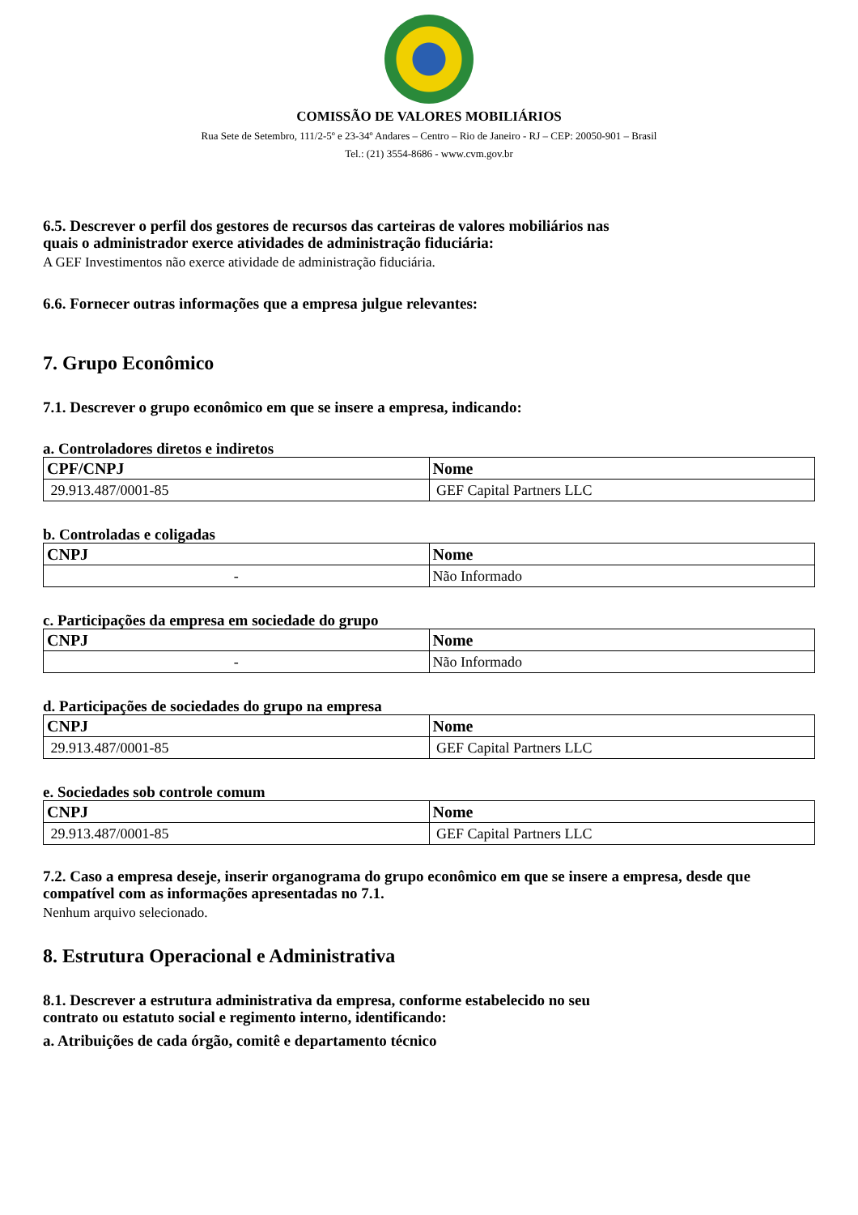COMISSÃO DE VALORES MOBILIÁRIOS
Rua Sete de Setembro, 111/2-5º e 23-34º Andares – Centro – Rio de Janeiro - RJ – CEP: 20050-901 – Brasil
Tel.: (21) 3554-8686 - www.cvm.gov.br
6.5. Descrever o perfil dos gestores de recursos das carteiras de valores mobiliários nas
quais o administrador exerce atividades de administração fiduciária:
A GEF Investimentos não exerce atividade de administração fiduciária.
6.6. Fornecer outras informações que a empresa julgue relevantes:
7. Grupo Econômico
7.1. Descrever o grupo econômico em que se insere a empresa, indicando:
a. Controladores diretos e indiretos
| CPF/CNPJ | Nome |
| --- | --- |
| 29.913.487/0001-85 | GEF Capital Partners LLC |
b. Controladas e coligadas
| CNPJ | Nome |
| --- | --- |
| - | Não Informado |
c. Participações da empresa em sociedade do grupo
| CNPJ | Nome |
| --- | --- |
| - | Não Informado |
d. Participações de sociedades do grupo na empresa
| CNPJ | Nome |
| --- | --- |
| 29.913.487/0001-85 | GEF Capital Partners LLC |
e. Sociedades sob controle comum
| CNPJ | Nome |
| --- | --- |
| 29.913.487/0001-85 | GEF Capital Partners LLC |
7.2. Caso a empresa deseje, inserir organograma do grupo econômico em que se insere a empresa, desde que compatível com as informações apresentadas no 7.1.
Nenhum arquivo selecionado.
8. Estrutura Operacional e Administrativa
8.1. Descrever a estrutura administrativa da empresa, conforme estabelecido no seu
contrato ou estatuto social e regimento interno, identificando:
a. Atribuições de cada órgão, comitê e departamento técnico